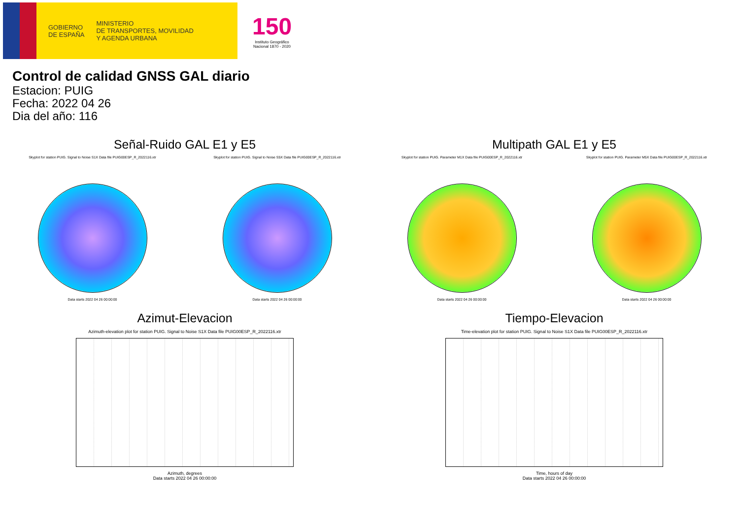GOBIERNO
DE ESPAÑA
MINISTERIO
DE TRANSPORTES, MOVILIDAD
Y AGENDA URBANA
150
Instituto Geográfico
Nacional 1870 - 2020
Control de calidad GNSS GAL diario
Estacion: PUIG
Fecha: 2022 04 26
Dia del año: 116
Señal-Ruido GAL E1 y E5
Skyplot for station PUIG. Signal to Noise S1X Data file PUIG00ESP_R_2022116.xtr
Data starts 2022 04 26 00:00:00
Skyplot for station PUIG. Signal to Noise S5X Data file PUIG00ESP_R_2022116.xtr
Data starts 2022 04 26 00:00:00
Multipath GAL E1 y E5
Skyplot for station PUIG. Parameter M1X Data file PUIG00ESP_R_2022116.xtr
Data starts 2022 04 26 00:00:00
Skyplot for station PUIG. Parameter M5X Data file PUIG00ESP_R_2022116.xtr
Data starts 2022 04 26 00:00:00
Azimut-Elevacion
Azimuth-elevation plot for station PUIG. Signal to Noise S1X Data file PUIG00ESP_R_2022116.xtr
Azimuth, degrees
Data starts 2022 04 26 00:00:00
Tiempo-Elevacion
Time-elevation plot for station PUIG. Signal to Noise S1X Data file PUIG00ESP_R_2022116.xtr
Time, hours of day
Data starts 2022 04 26 00:00:00